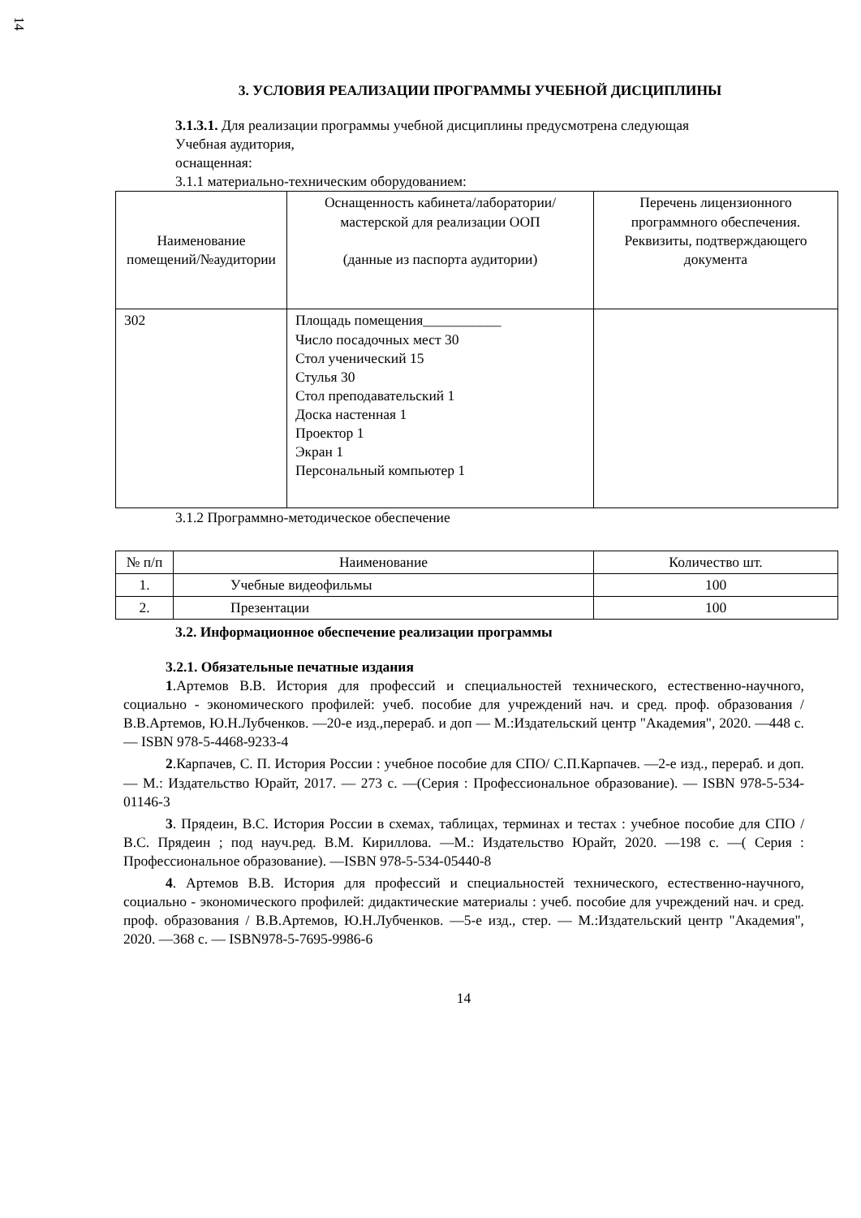14
3. УСЛОВИЯ РЕАЛИЗАЦИИ ПРОГРАММЫ УЧЕБНОЙ ДИСЦИПЛИНЫ
3.1.3.1. Для реализации программы учебной дисциплины предусмотрена следующая
Учебная аудитория,
оснащенная:
3.1.1 материально-техническим оборудованием:
| Наименование помещений/№аудитории | Оснащенность кабинета/лаборатории/мастерской для реализации ООП (данные из паспорта аудитории) | Перечень лицензионного программного обеспечения. Реквизиты, подтверждающего документа |
| --- | --- | --- |
| 302 | Площадь помещения___________ Число посадочных мест 30 Стол ученический 15 Стулья 30 Стол преподавательский 1 Доска настенная 1 Проектор 1 Экран 1 Персональный компьютер 1 | |
3.1.2 Программно-методическое обеспечение
| № п/п | Наименование | Количество шт. |
| --- | --- | --- |
| 1. | Учебные видеофильмы | 100 |
| 2. | Презентации | 100 |
3.2. Информационное обеспечение реализации программы
3.2.1. Обязательные печатные издания
1.Артемов В.В. История для профессий и специальностей технического, естественно-научного, социально - экономического профилей: учеб. пособие для учреждений нач. и сред. проф. образования / В.В.Артемов, Ю.Н.Лубченков. —20-е изд.,перераб. и доп — М.:Издательский центр "Академия", 2020. —448 с. — ISBN 978-5-4468-9233-4
2.Карпачев, С. П. История России : учебное пособие для СПО/ С.П.Карпачев. —2-е изд., перераб. и доп. — М.: Издательство Юрайт, 2017. — 273 с. —(Серия : Профессиональное образование). — ISBN 978-5-534-01146-3
3. Прядеин, В.С. История России в схемах, таблицах, терминах и тестах : учебное пособие для СПО /В.С. Прядеин ; под науч.ред. В.М. Кириллова. —М.: Издательство Юрайт, 2020. —198 с. —( Серия : Профессиональное образование). —ISBN 978-5-534-05440-8
4. Артемов В.В. История для профессий и специальностей технического, естественно-научного, социально - экономического профилей: дидактические материалы : учеб. пособие для учреждений нач. и сред. проф. образования / В.В.Артемов, Ю.Н.Лубченков. —5-е изд., стер. — М.:Издательский центр "Академия", 2020. —368 с. — ISBN978-5-7695-9986-6
14